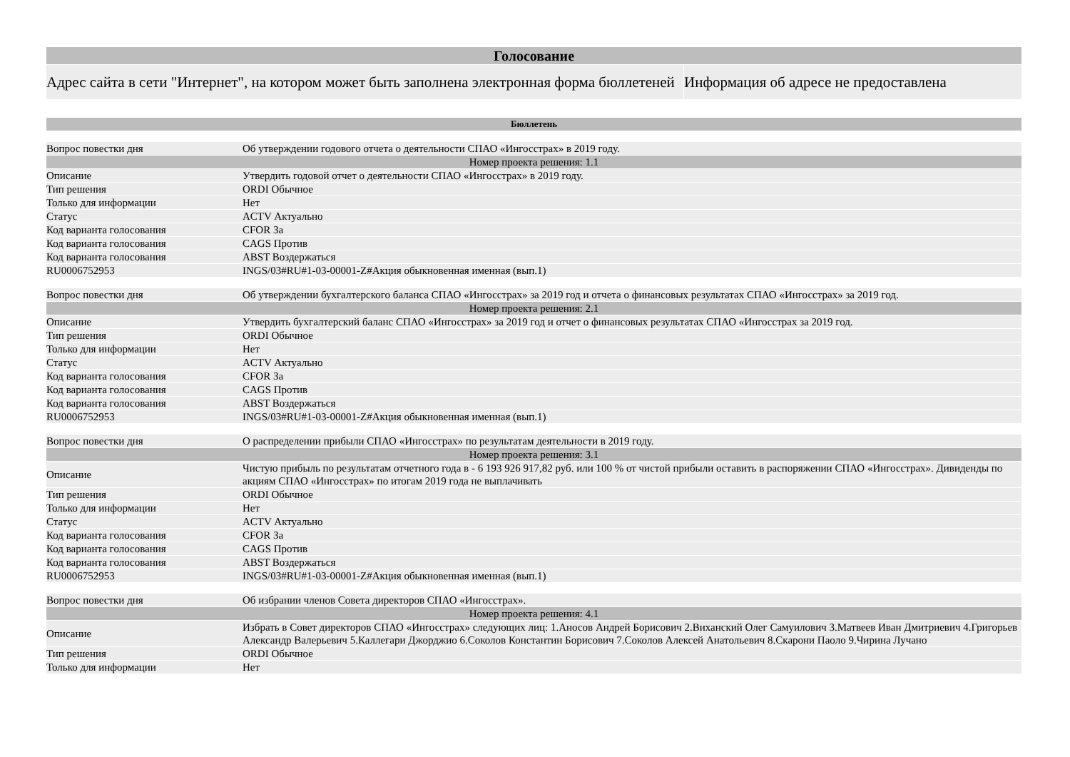| Голосование | |
| --- | --- |
| Адрес сайта в сети "Интернет", на котором может быть заполнена электронная форма бюллетеней | Информация об адресе не предоставлена |
| Бюллетень | |
| --- | --- |
| Вопрос повестки дня | Об утверждении годового отчета о деятельности СПАО «Ингосстрах» в 2019 году. |
| Номер проекта решения: 1.1 | |
| Описание | Утвердить годовой отчет о деятельности СПАО «Ингосстрах» в 2019 году. |
| Тип решения | ORDI Обычное |
| Только для информации | Нет |
| Статус | ACTV Актуально |
| Код варианта голосования | CFOR За |
| Код варианта голосования | CAGS Против |
| Код варианта голосования | ABST Воздержаться |
| RU0006752953 | INGS/03#RU#1-03-00001-Z#Акция обыкновенная именная (вып.1) |
| Вопрос повестки дня | Об утверждении бухгалтерского баланса СПАО «Ингосстрах» за 2019 год и отчета о финансовых результатах СПАО «Ингосстрах» за 2019 год. |
| Номер проекта решения: 2.1 | |
| Описание | Утвердить бухгалтерский баланс СПАО «Ингосстрах» за 2019 год и отчет о финансовых результатах СПАО «Ингосстрах за 2019 год. |
| Тип решения | ORDI Обычное |
| Только для информации | Нет |
| Статус | ACTV Актуально |
| Код варианта голосования | CFOR За |
| Код варианта голосования | CAGS Против |
| Код варианта голосования | ABST Воздержаться |
| RU0006752953 | INGS/03#RU#1-03-00001-Z#Акция обыкновенная именная (вып.1) |
| Вопрос повестки дня | О распределении прибыли СПАО «Ингосстрах» по результатам деятельности в 2019 году. |
| Номер проекта решения: 3.1 | |
| Описание | Чистую прибыль по результатам отчетного года в - 6 193 926 917,82 руб. или 100 % от чистой прибыли оставить в распоряжении СПАО «Ингосстрах». Дивиденды по акциям СПАО «Ингосстрах» по итогам 2019 года не выплачивать |
| Тип решения | ORDI Обычное |
| Только для информации | Нет |
| Статус | ACTV Актуально |
| Код варианта голосования | CFOR За |
| Код варианта голосования | CAGS Против |
| Код варианта голосования | ABST Воздержаться |
| RU0006752953 | INGS/03#RU#1-03-00001-Z#Акция обыкновенная именная (вып.1) |
| Вопрос повестки дня | Об избрании членов Совета директоров СПАО «Ингосстрах». |
| Номер проекта решения: 4.1 | |
| Описание | Избрать в Совет директоров СПАО «Ингосстрах» следующих лиц: 1.Аносов Андрей Борисович 2.Виханский Олег Самуилович 3.Матвеев Иван Дмитриевич 4.Григорьев Александр Валерьевич 5.Каллегари Джорджио 6.Соколов Константин Борисович 7.Соколов Алексей Анатольевич 8.Скарони Паоло 9.Чирина Лучано |
| Тип решения | ORDI Обычное |
| Только для информации | Нет |